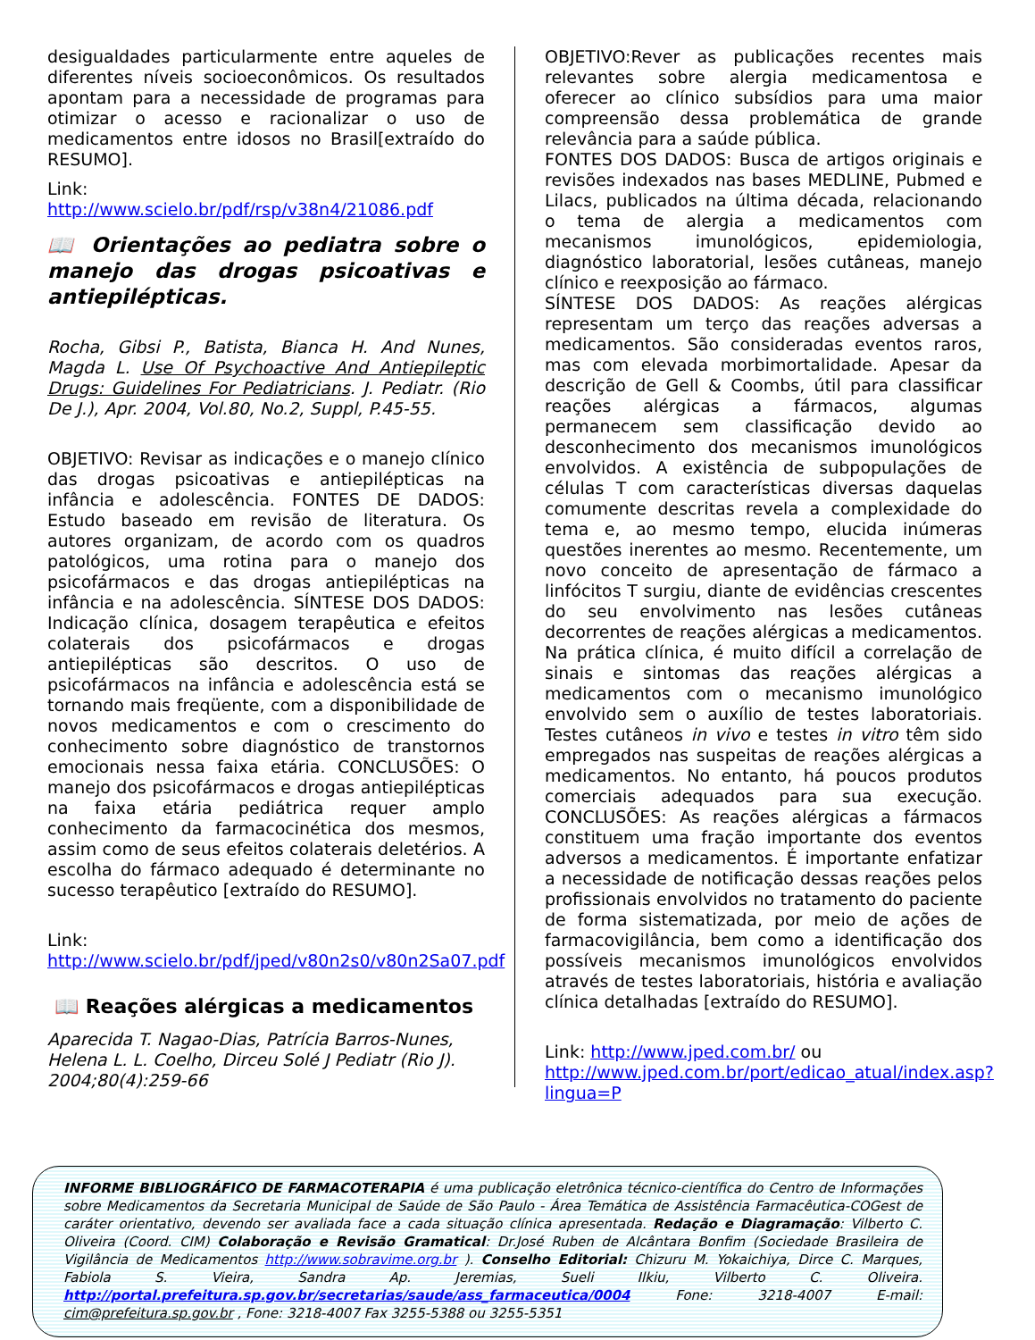desigualdades particularmente entre aqueles de diferentes níveis socioeconômicos. Os resultados apontam para a necessidade de programas para otimizar o acesso e racionalizar o uso de medicamentos entre idosos no Brasil[extraído do RESUMO].
Link:
http://www.scielo.br/pdf/rsp/v38n4/21086.pdf
📖 Orientações ao pediatra sobre o manejo das drogas psicoativas e antiepilépticas.
Rocha, Gibsi P., Batista, Bianca H. And Nunes, Magda L. Use Of Psychoactive And Antiepileptic Drugs: Guidelines For Pediatricians. J. Pediatr. (Rio De J.), Apr. 2004, Vol.80, No.2, Suppl, P.45-55.
OBJETIVO: Revisar as indicações e o manejo clínico das drogas psicoativas e antiepilépticas na infância e adolescência. FONTES DE DADOS: Estudo baseado em revisão de literatura. Os autores organizam, de acordo com os quadros patológicos, uma rotina para o manejo dos psicofármacos e das drogas antiepilépticas na infância e na adolescência. SÍNTESE DOS DADOS: Indicação clínica, dosagem terapêutica e efeitos colaterais dos psicofármacos e drogas antiepilépticas são descritos. O uso de psicofármacos na infância e adolescência está se tornando mais freqüente, com a disponibilidade de novos medicamentos e com o crescimento do conhecimento sobre diagnóstico de transtornos emocionais nessa faixa etária. CONCLUSÕES: O manejo dos psicofármacos e drogas antiepilépticas na faixa etária pediátrica requer amplo conhecimento da farmacocinética dos mesmos, assim como de seus efeitos colaterais deletérios. A escolha do fármaco adequado é determinante no sucesso terapêutico [extraído do RESUMO].
Link:
http://www.scielo.br/pdf/jped/v80n2s0/v80n2Sa07.pdf
📖 Reações alérgicas a medicamentos
Aparecida T. Nagao-Dias, Patrícia Barros-Nunes, Helena L. L. Coelho, Dirceu Solé J Pediatr (Rio J). 2004;80(4):259-66
OBJETIVO:Rever as publicações recentes mais relevantes sobre alergia medicamentosa e oferecer ao clínico subsídios para uma maior compreensão dessa problemática de grande relevância para a saúde pública.
FONTES DOS DADOS: Busca de artigos originais e revisões indexados nas bases MEDLINE, Pubmed e Lilacs, publicados na última década, relacionando o tema de alergia a medicamentos com mecanismos imunológicos, epidemiologia, diagnóstico laboratorial, lesões cutâneas, manejo clínico e reexposição ao fármaco.
SÍNTESE DOS DADOS: As reações alérgicas representam um terço das reações adversas a medicamentos. São consideradas eventos raros, mas com elevada morbimortalidade. Apesar da descrição de Gell & Coombs, útil para classificar reações alérgicas a fármacos, algumas permanecem sem classificação devido ao desconhecimento dos mecanismos imunológicos envolvidos. A existência de subpopulações de células T com características diversas daquelas comumente descritas revela a complexidade do tema e, ao mesmo tempo, elucida inúmeras questões inerentes ao mesmo. Recentemente, um novo conceito de apresentação de fármaco a linfócitos T surgiu, diante de evidências crescentes do seu envolvimento nas lesões cutâneas decorrentes de reações alérgicas a medicamentos. Na prática clínica, é muito difícil a correlação de sinais e sintomas das reações alérgicas a medicamentos com o mecanismo imunológico envolvido sem o auxílio de testes laboratoriais. Testes cutâneos in vivo e testes in vitro têm sido empregados nas suspeitas de reações alérgicas a medicamentos. No entanto, há poucos produtos comerciais adequados para sua execução. CONCLUSÕES: As reações alérgicas a fármacos constituem uma fração importante dos eventos adversos a medicamentos. É importante enfatizar a necessidade de notificação dessas reações pelos profissionais envolvidos no tratamento do paciente de forma sistematizada, por meio de ações de farmacovigilância, bem como a identificação dos possíveis mecanismos imunológicos envolvidos através de testes laboratoriais, história e avaliação clínica detalhadas [extraído do RESUMO].
Link: http://www.jped.com.br/ ou http://www.jped.com.br/port/edicao_atual/index.asp?lingua=P
INFORME BIBLIOGRÁFICO DE FARMACOTERAPIA é uma publicação eletrônica técnico-científica do Centro de Informações sobre Medicamentos da Secretaria Municipal de Saúde de São Paulo - Área Temática de Assistência Farmacêutica-COGest de caráter orientativo, devendo ser avaliada face a cada situação clínica apresentada. Redação e Diagramação: Vilberto C. Oliveira (Coord. CIM) Colaboração e Revisão Gramatical: Dr.José Ruben de Alcântara Bonfim (Sociedade Brasileira de Vigilância de Medicamentos http://www.sobravime.org.br ). Conselho Editorial: Chizuru M. Yokaichiya, Dirce C. Marques, Fabiola S. Vieira, Sandra Ap. Jeremias, Sueli Ilkiu, Vilberto C. Oliveira. http://portal.prefeitura.sp.gov.br/secretarias/saude/ass_farmaceutica/0004 Fone: 3218-4007 E-mail: cim@prefeitura.sp.gov.br , Fone: 3218-4007 Fax 3255-5388 ou 3255-5351